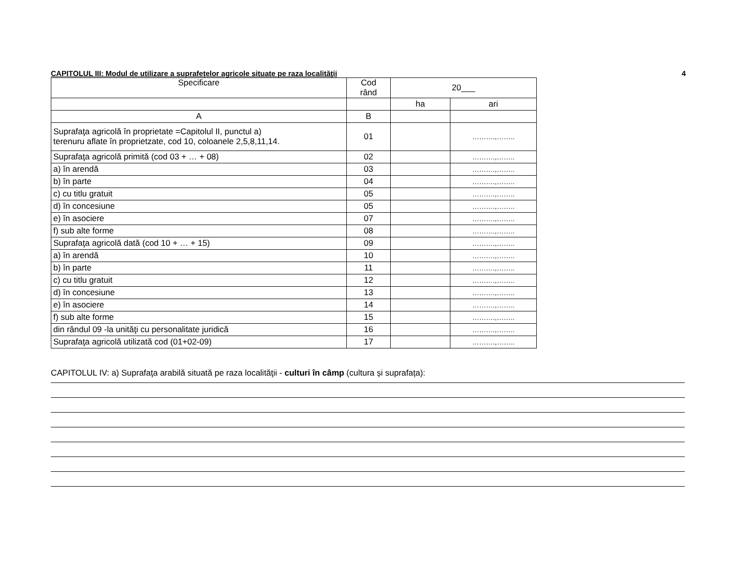CAPITOLUL III: Modul de utilizare a suprafeţelor agricole situate pe raza localităţii 4
| Specificare | Cod rând | 20___ | |
| --- | --- | --- | --- |
| | | ha | ari |
| A | B | | |
| Suprafaţa agricolă în proprietate =Capitolul II, punctul a) terenuru aflate în proprietzate, cod 10, coloanele 2,5,8,11,14. | 01 | | ……….,…….. |
| Suprafaţa agricolă primită (cod 03 + … + 08) | 02 | | ……….,…….. |
| a) în arendă | 03 | | ……….,…….. |
| b) în parte | 04 | | ……….,…….. |
| c) cu titlu gratuit | 05 | | ……….,…….. |
| d) în concesiune | 05 | | ……….,…….. |
| e) în asociere | 07 | | ……….,…….. |
| f) sub alte forme | 08 | | ……….,…….. |
| Suprafaţa agricolă dată (cod 10 + … + 15) | 09 | | ……….,…….. |
| a) în arendă | 10 | | ……….,…….. |
| b) în parte | 11 | | ……….,…….. |
| c) cu titlu gratuit | 12 | | ……….,…….. |
| d) în concesiune | 13 | | ……….,…….. |
| e) în asociere | 14 | | ……….,…….. |
| f) sub alte forme | 15 | | ……….,…….. |
| din rândul 09 -la unităţi cu personalitate juridică | 16 | | ……….,…….. |
| Suprafaţa agricolă utilizată cod (01+02-09) | 17 | | ……….,…….. |
CAPITOLUL IV: a) Suprafaţa arabilă situată pe raza localităţii - culturi în câmp (cultura și suprafața):